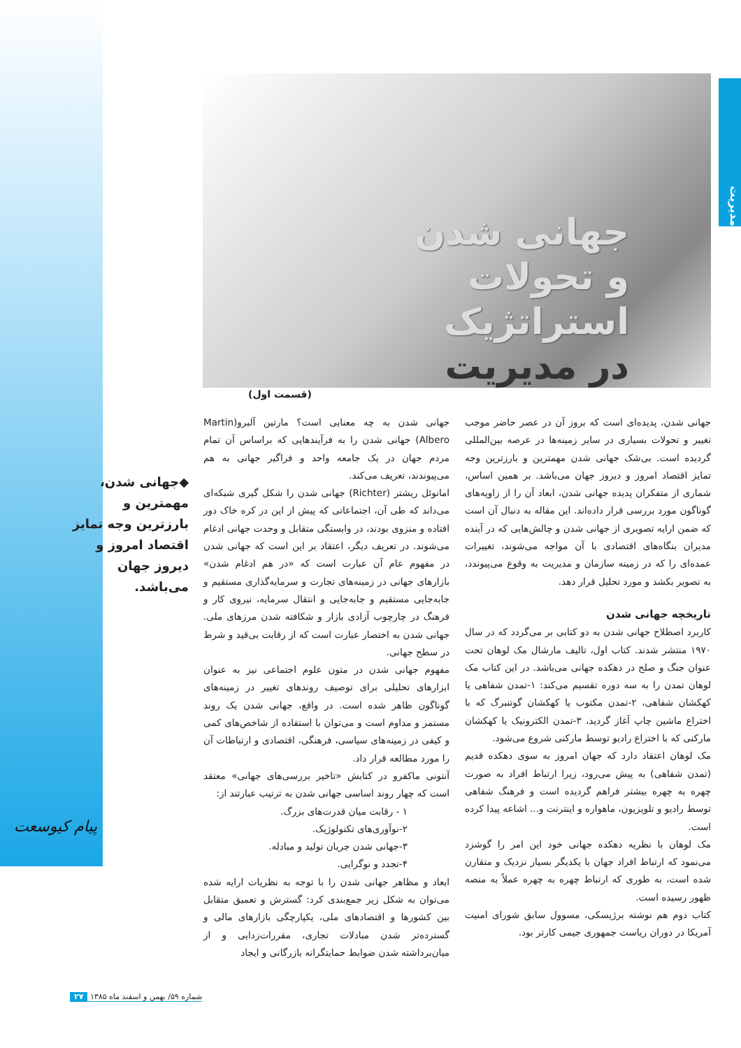مدیریت
جهانی شدن
و تحولات
استراتژیک
در مدیریت
(قسمت اول)
جهانی شدن، پدیده‌ای است که بروز آن در عصر حاضر موجب تغییر و تحولات بسیاری در سایر زمینه‌ها در عرصه بین‌المللی گردیده است. بی‌شک جهانی شدن مهمترین و بارزترین وجه تمایز اقتصاد امروز و دیروز جهان می‌باشد. بر همین اساس، شماری از متفکران پدیده جهانی شدن، ابعاد آن را از زاویه‌های گوناگون مورد بررسی قرار داده‌اند. این مقاله به دنبال آن است که ضمن ارایه تصویری از جهانی شدن و چالش‌هایی که در آینده مدیران بنگاه‌های اقتصادی با آن مواجه می‌شوند، تغییرات عمده‌ای را که در زمینه سازمان و مدیریت به وقوع می‌پیوندد، به تصویر بکشد و مورد تحلیل قرار دهد.
تاریخچه جهانی شدن
کاربرد اصطلاح جهانی شدن به دو کتابی بر می‌گردد که در سال ۱۹۷۰ منتشر شدند. کتاب اول، تالیف مارشال مک لوهان تحت عنوان جنگ و صلح در دهکده جهانی می‌باشد. در این کتاب مک لوهان تمدن را به سه دوره تقسیم می‌کند: ۱-تمدن شفاهی یا کهکشان شفاهی، ۲-تمدن مکتوب یا کهکشان گوتنبرگ که با اختراع ماشین چاپ آغاز گردید، ۳-تمدن الکترونیک یا کهکشان مارکنی که با اختراع رادیو توسط مارکنی شروع می‌شود.
مک لوهان اعتقاد دارد که جهان امروز به سوی دهکده قدیم (تمدن شفاهی) به پیش می‌رود، زیرا ارتباط افراد به صورت چهره به چهره بیشتر فراهم گردیده است و فرهنگ شفاهی توسط رادیو و تلویزیون، ماهواره و اینترنت و... اشاعه پیدا کرده است.
مک لوهان با نظریه دهکده جهانی خود این امر را گوشزد می‌نمود که ارتباط افراد جهان با یکدیگر بسیار نزدیک و متقارن شده است، به طوری که ارتباط چهره به چهره عملاً به منصه ظهور رسیده است.
کتاب دوم هم نوشته برژیسکی، مسوول سابق شورای امنیت آمریکا در دوران ریاست جمهوری جیمی کارتر بود.
جهانی شدن به چه معنایی است؟ مارتین آلبرو(Martin Albero) جهانی شدن را به فرآیندهایی که براساس آن تمام مردم جهان در یک جامعه واحد و فراگیر جهانی به هم می‌پیوندند، تعریف می‌کند.
امانوئل ریشتر (Richter) جهانی شدن را شکل گیری شبکه‌ای می‌داند که طی آن، اجتماعاتی که پیش از این در کره خاک دور افتاده و منزوی بودند، در وابستگی متقابل و وحدت جهانی ادغام می‌شوند. در تعریف دیگر، اعتقاد بر این است که جهانی شدن در مفهوم عام آن عبارت است که «در هم ادغام شدن» بازارهای جهانی در زمینه‌های تجارت و سرمایه‌گذاری مستقیم و جابه‌جایی مستقیم و جابه‌جایی و انتقال سرمایه، نیروی کار و فرهنگ در چارچوب آزادی بازار و شکافته شدن مرزهای ملی. جهانی شدن به اختصار عبارت است که از رقابت بی‌قید و شرط در سطح جهانی.
مفهوم جهانی شدن در متون علوم اجتماعی نیز به عنوان ابزارهای تحلیلی برای توصیف روندهای تغییر در زمینه‌های گوناگون ظاهر شده است. در واقع، جهانی شدن یک روند مستمر و مداوم است و می‌توان با استفاده از شاخص‌های کمی و کیفی در زمینه‌های سیاسی، فرهنگی، اقتصادی و ارتباطات آن را مورد مطالعه قرار داد.
آنتونی ماکفرو در کتابش «تاخیر بررسی‌های جهانی» معتقد است که چهار روند اساسی جهانی شدن به ترتیب عبارتند از:
۱ - رقابت میان قدرت‌های بزرگ.
۲-نوآوری‌های تکنولوژیک.
۳-جهانی شدن جریان تولید و مبادله.
۴-تجدد و نوگرایی.
ابعاد و مظاهر جهانی شدن را با توجه به نظریات ارایه شده می‌توان به شکل زیر جمع‌بندی کرد: گسترش و تعمیق متقابل بین کشورها و اقتصادهای ملی، یکپارچگی بازارهای مالی و گسترده‌تر شدن مبادلات تجاری، مقررات‌زدایی و از میان‌برداشته شدن ضوابط حمایتگرانه بازرگانی و ایجاد
◆جهانی شدن، مهمترین و بارزترین وجه تمایز اقتصاد امروز و دیروز جهان می‌باشد.
پیام کیوسعت
شماره ۵۹/ بهمن و اسفند ماه ۱۳۸۵ ۲۷